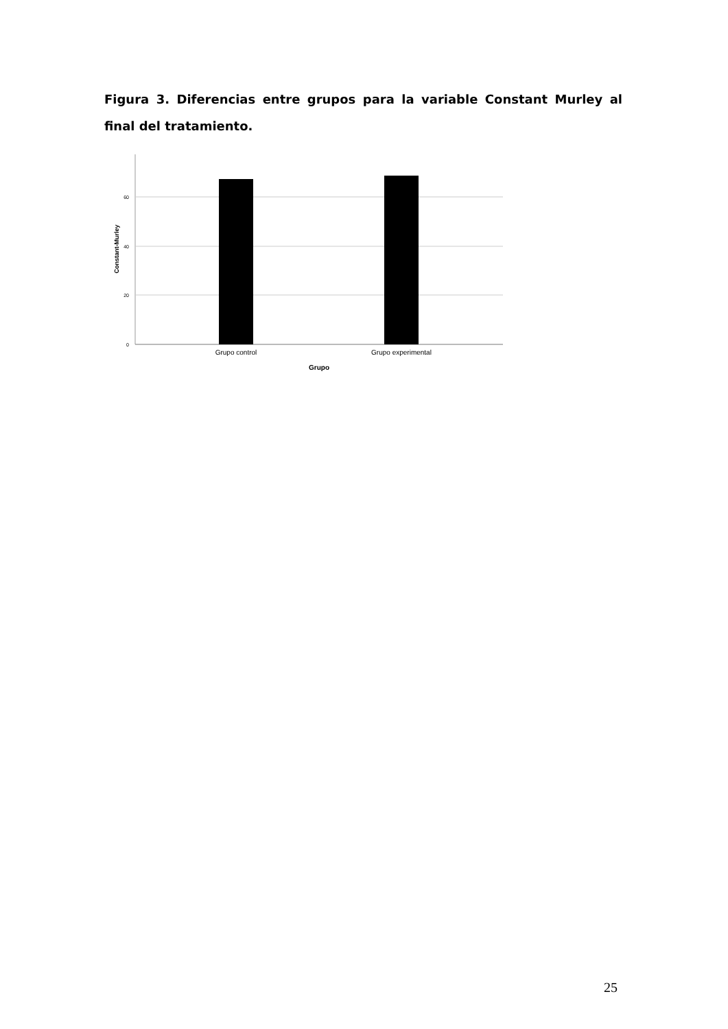Figura 3. Diferencias entre grupos para la variable Constant Murley al final del tratamiento.
60
40
20
0
Grupo control
Grupo experimental
Grupo
Constant-Murley
25